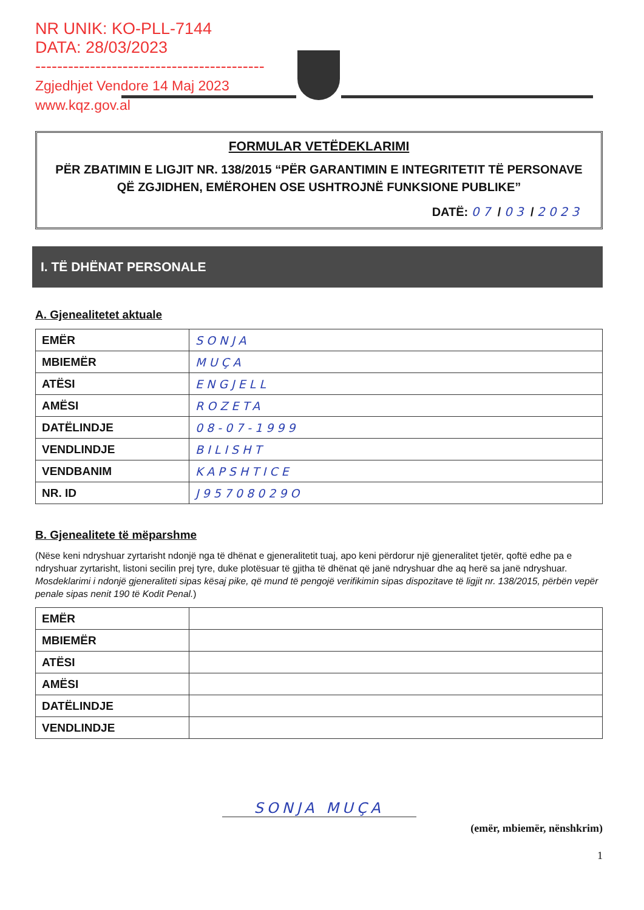NR UNIK: KO-PLL-7144
DATA: 28/03/2023
------------------------------------------
Zgjedhjet Vendore 14 Maj 2023
www.kqz.gov.al
FORMULAR VETËDEKLARIMI
PËR ZBATIMIN E LIGJIT NR. 138/2015 “PËR GARANTIMIN E INTEGRITETIT TË PERSONAVE QË ZGJIDHEN, EMËROHEN OSE USHTROJNË FUNKSIONE PUBLIKE”
DATË: 07 / 03 / 2023
I. TË DHËNAT PERSONALE
A. Gjenealitetet aktuale
| EMËR | SONJA |
| MBIEMËR | MUÇA |
| ATËSI | ENGJELL |
| AMËSI | ROZETA |
| DATËLINDJE | 08-07-1999 |
| VENDLINDJE | BILISHT |
| VENDBANIM | KAPSHTICE |
| NR. ID | J95708029O |
B. Gjenealitete të mëparshme
(Nëse keni ndryshuar zyrtarisht ndonjë nga të dhënat e gjeneralitetit tuaj, apo keni përdorur një gjeneralitet tjetër, qoftë edhe pa e ndryshuar zyrtarisht, listoni secilin prej tyre, duke plotësuar të gjitha të dhënat që janë ndryshuar dhe aq herë sa janë ndryshuar. Mosdeklarimi i ndonjë gjeneraliteti sipas kësaj pike, që mund të pengojë verifikimin sipas dispozitave të ligjit nr. 138/2015, përbën vepër penale sipas nenit 190 të Kodit Penal.)
| EMËR | |
| MBIEMËR | |
| ATËSI | |
| AMËSI | |
| DATËLINDJE | |
| VENDLINDJE | |
SONJA MUÇA
(emër, mbiemër, nënshkrim)
1